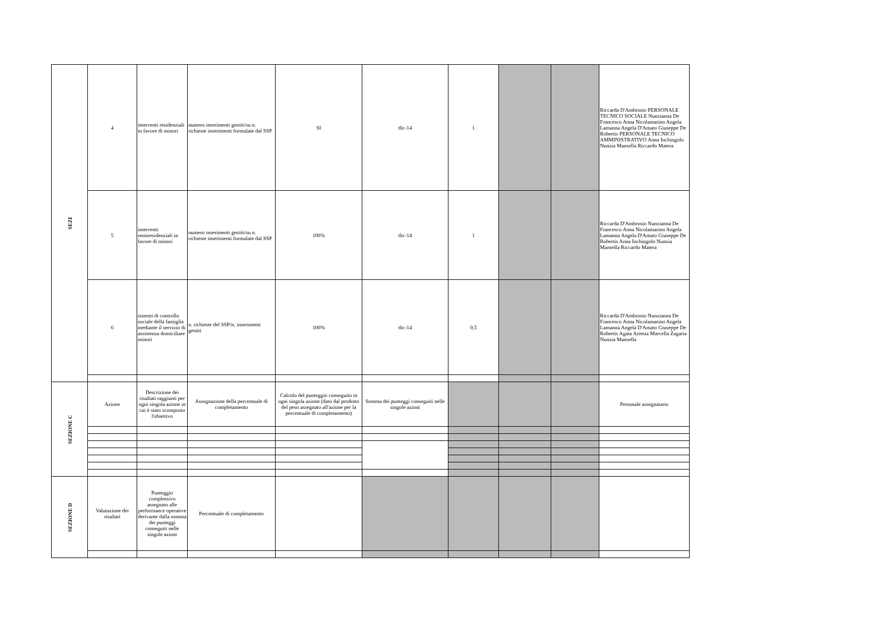| SEZI | 4 | interventi residenziali in favore di minori | numero inserimenti gestiti/su n. richieste inserimenti formulate dal SSP | SI | dic-14 | 1 | | | Riccarda D'Ambrosio PERSONALE TECNICO SOCIALE Nunzianna De Francesco Anna Nicolamarino Angela Lamanna Angela D'Amato Giuseppe De Robertis PERSONALE TECNICO AMMINISTRATIVO Anna Inchingolo Nunzia Mansella Riccardo Matera |
| | 5 | interventi semiresidenziali in favore di minori | numero inserimenti gestiti/su n. richieste inserimenti formulate dal SSP | 100% | dic-14 | 1 | | | Riccarda D'Ambrosio Nunzianna De Francesco Anna Nicolamarino Angela Lamanna Angela D'Amato Giuseppe De Robertis Anna Inchingolo Nunzia Mansella Riccardo Matera |
| | 6 | sistemi di controllo sociale della famiglia mediante il servizio di assistenza domiciliare minori | n. richieste del SSP/n. inserimenti gestiti | 100% | dic-14 | 0,5 | | | Riccarda D'Ambrosio Nunzianna De Francesco Anna Nicolamarino Angela Lamanna Angela D'Amato Giuseppe De Robertis Agata Arresta Marcella Zagaria Nunzia Mansella |
| SEZIONE C | Azione | Descrizione dei risultati raggiunti per ogni singola azione in cui è stato scomposto l'obiettivo | Assegnazione della percentuale di completamento | Calcolo del punteggio conseguito in ogni singola azione (dato dal prodotto del peso assegnato all'azione per la percentuale di completamento) | Somma dei punteggi conseguiti nelle singole azioni | | | | Personale assegnatario |
| SEZIONE D | Valutazione dei risultati | Punteggio complessivo assegnato alle performance operative derivante dalla somma dei punteggi conseguiti nelle singole azioni | Percentuale di completamento | | | | | | |